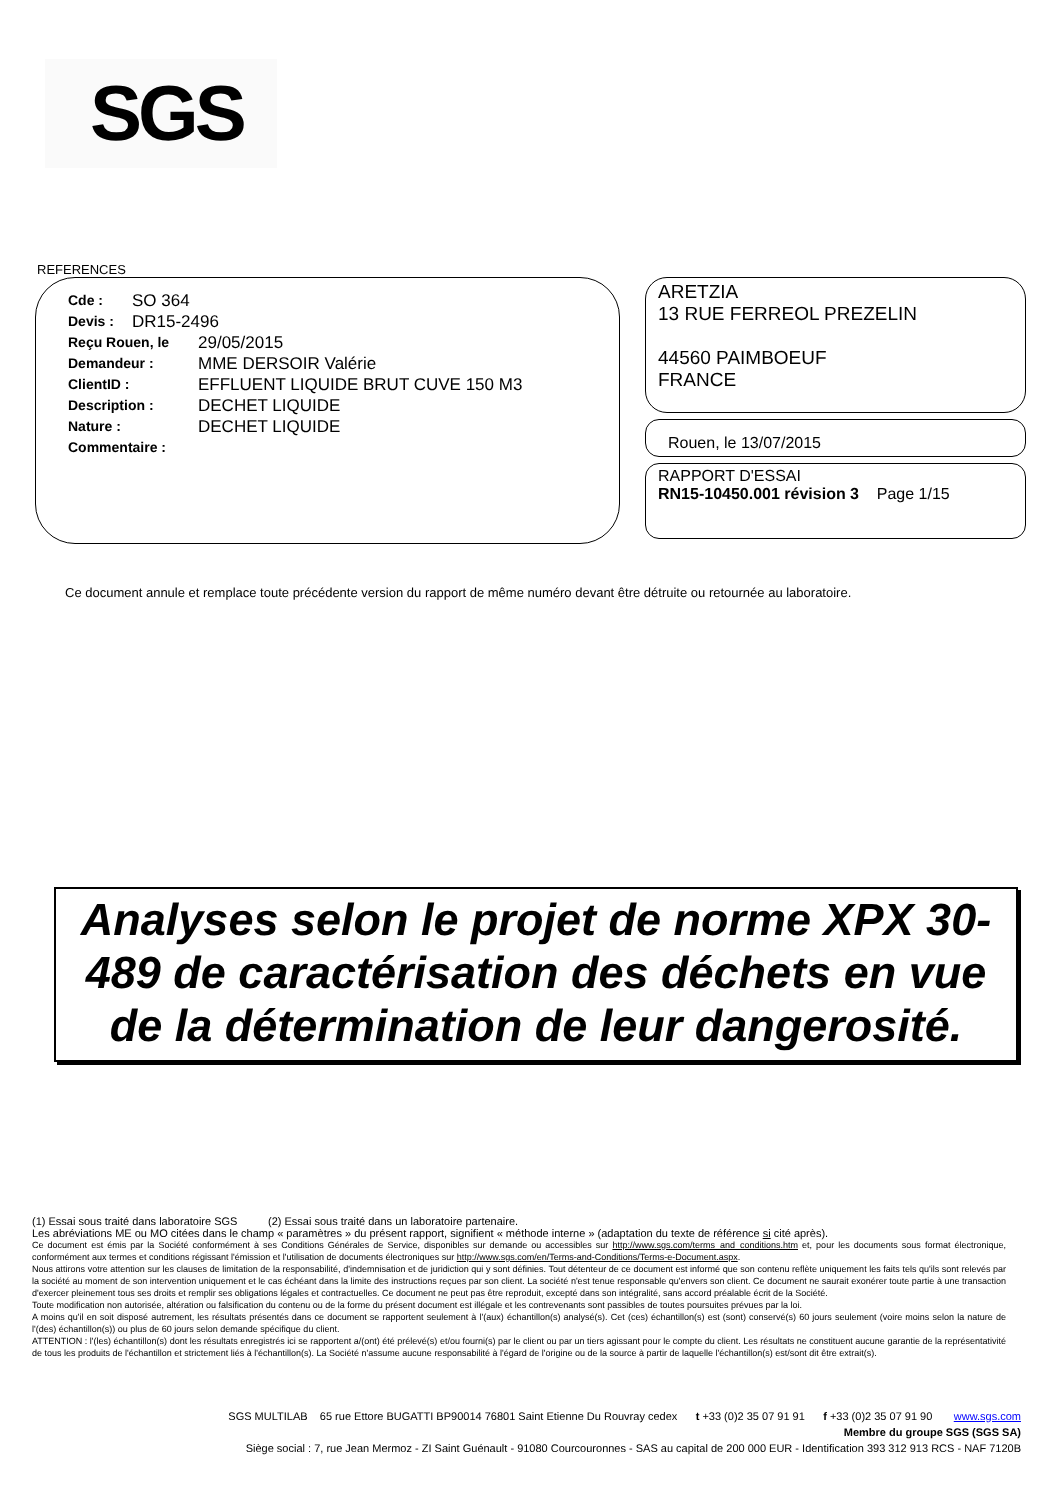SGS
REFERENCES
Cde : SO 364
Devis : DR15-2496
Reçu Rouen, le 29/05/2015
Demandeur : MME DERSOIR Valérie
ClientID : EFFLUENT LIQUIDE BRUT CUVE 150 M3
Description : DECHET LIQUIDE
Nature : DECHET LIQUIDE
Commentaire :
ARETZIA
13 RUE FERREOL PREZELIN
44560 PAIMBOEUF
FRANCE
Rouen, le 13/07/2015
RAPPORT D'ESSAI
RN15-10450.001 révision 3 Page 1/15
Ce document annule et remplace toute précédente version du rapport de même numéro devant être détruite ou retournée au laboratoire.
Analyses selon le projet de norme XPX 30-489 de caractérisation des déchets en vue de la détermination de leur dangerosité.
(1) Essai sous traité dans laboratoire SGS (2) Essai sous traité dans un laboratoire partenaire.
Les abréviations ME ou MO citées dans le champ « paramètres » du présent rapport, signifient « méthode interne » (adaptation du texte de référence si cité après).
Ce document est émis par la Société conformément à ses Conditions Générales de Service, disponibles sur demande ou accessibles sur http://www.sgs.com/terms_and_conditions.htm et, pour les documents sous format électronique, conformément aux termes et conditions régissant l'émission et l'utilisation de documents électroniques sur http://www.sgs.com/en/Terms-and-Conditions/Terms-e-Document.aspx.
Nous attirons votre attention sur les clauses de limitation de la responsabilité, d'indemnisation et de juridiction qui y sont définies. Tout détenteur de ce document est informé que son contenu reflète uniquement les faits tels qu'ils sont relevés par la société au moment de son intervention uniquement et le cas échéant dans la limite des instructions reçues par son client. La société n'est tenue responsable qu'envers son client. Ce document ne saurait exonérer toute partie à une transaction d'exercer pleinement tous ses droits et remplir ses obligations légales et contractuelles. Ce document ne peut pas être reproduit, excepté dans son intégralité, sans accord préalable écrit de la Société.
Toute modification non autorisée, altération ou falsification du contenu ou de la forme du présent document est illégale et les contrevenants sont passibles de toutes poursuites prévues par la loi.
A moins qu'il en soit disposé autrement, les résultats présentés dans ce document se rapportent seulement à l'(aux) échantillon(s) analysé(s). Cet (ces) échantillon(s) est (sont) conservé(s) 60 jours seulement (voire moins selon la nature de l'(des) échantillon(s)) ou plus de 60 jours selon demande spécifique du client.
ATTENTION : l'(les) échantillon(s) dont les résultats enregistrés ici se rapportent a/(ont) été prélevé(s) et/ou fourni(s) par le client ou par un tiers agissant pour le compte du client. Les résultats ne constituent aucune garantie de la représentativité de tous les produits de l'échantillon et strictement liés à l'échantillon(s). La Société n'assume aucune responsabilité à l'égard de l'origine ou de la source à partir de laquelle l'échantillon(s) est/sont dit être extrait(s).
SGS MULTILAB 65 rue Ettore BUGATTI BP90014 76801 Saint Etienne Du Rouvray cedex t +33 (0)2 35 07 91 91 f +33 (0)2 35 07 91 90 www.sgs.com
Membre du groupe SGS (SGS SA)
Siège social : 7, rue Jean Mermoz - ZI Saint Guénault - 91080 Courcouronnes - SAS au capital de 200 000 EUR - Identification 393 312 913 RCS - NAF 7120B